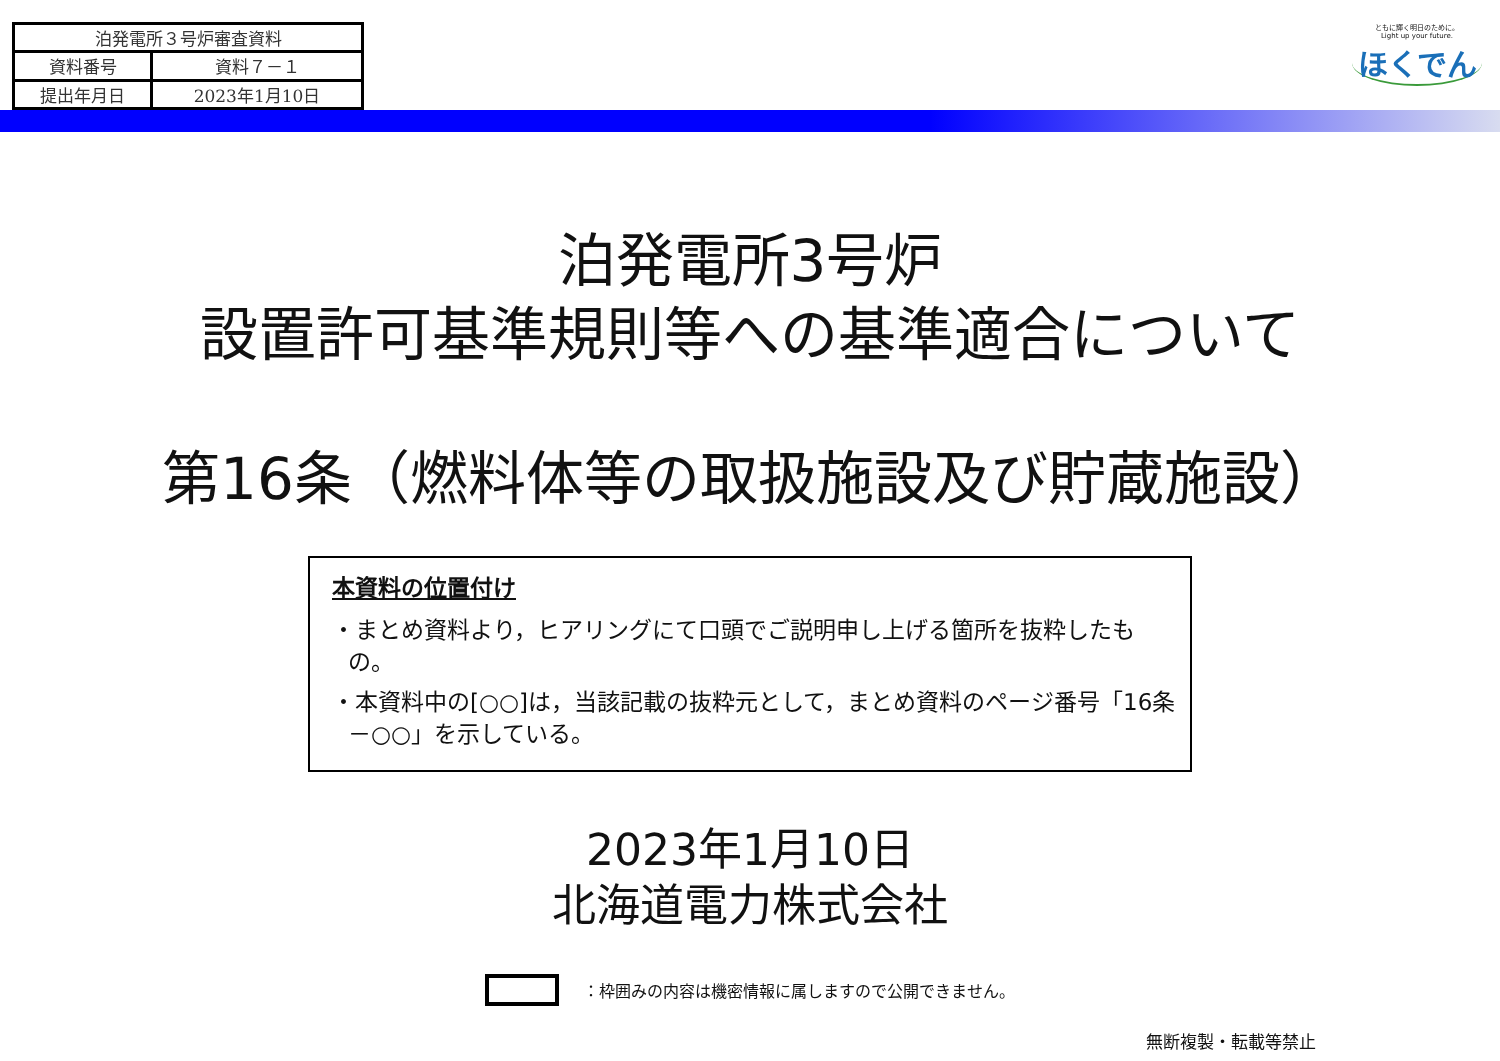| 泊発電所３号炉審査資料 | |
| 資料番号 | 資料７－１ |
| 提出年月日 | 2023年1月10日 |
ともに輝く明日のために。
Light up your future.
ほくでん
泊発電所3号炉
設置許可基準規則等への基準適合について
第16条（燃料体等の取扱施設及び貯蔵施設）
本資料の位置付け
・まとめ資料より，ヒアリングにて口頭でご説明申し上げる箇所を抜粋したもの。
・本資料中の[○○]は，当該記載の抜粋元として，まとめ資料のページ番号「16条－○○」を示している。
2023年1月10日
北海道電力株式会社
：枠囲みの内容は機密情報に属しますので公開できません。
無断複製・転載等禁止